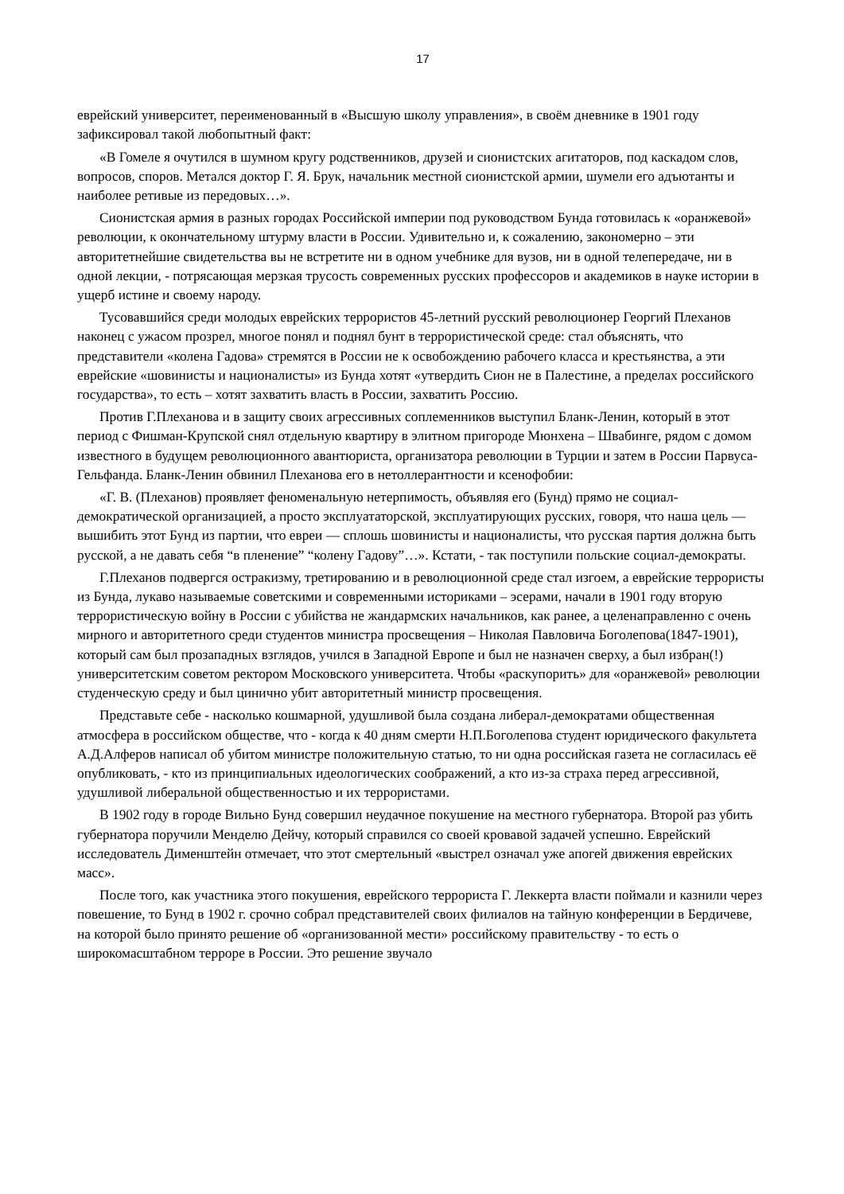17
еврейский университет, переименованный в «Высшую школу управления», в своём дневнике в 1901 году зафиксировал такой любопытный факт:
«В Гомеле я очутился в шумном кругу родственников, друзей и сионистских агитаторов, под каскадом слов, вопросов, споров. Метался доктор Г. Я. Брук, начальник местной сионистской армии, шумели его адъютанты и наиболее ретивые из передовых…».
Сионистская армия в разных городах Российской империи под руководством Бунда готовилась к «оранжевой» революции, к окончательному штурму власти в России. Удивительно и, к сожалению, закономерно – эти авторитетнейшие свидетельства вы не встретите ни в одном учебнике для вузов, ни в одной телепередаче, ни в одной лекции, - потрясающая мерзкая трусость современных русских профессоров и академиков в науке истории в ущерб истине и своему народу.
Тусовавшийся среди молодых еврейских террористов 45-летний русский революционер Георгий Плеханов наконец с ужасом прозрел, многое понял и поднял бунт в террористической среде: стал объяснять, что представители «колена Гадова» стремятся в России не к освобождению рабочего класса и крестьянства, а эти еврейские «шовинисты и националисты» из Бунда хотят «утвердить Сион не в Палестине, а пределах российского государства», то есть – хотят захватить власть в России, захватить Россию.
Против Г.Плеханова и в защиту своих агрессивных соплеменников выступил Бланк-Ленин, который в этот период с Фишман-Крупской снял отдельную квартиру в элитном пригороде Мюнхена – Швабинге, рядом с домом известного в будущем революционного авантюриста, организатора революции в Турции и затем в России Парвуса-Гельфанда. Бланк-Ленин обвинил Плеханова его в нетоллерантности и ксенофобии:
«Г. В. (Плеханов) проявляет феноменальную нетерпимость, объявляя его (Бунд) прямо не социал-демократической организацией, а просто эксплуататорской, эксплуатирующих русских, говоря, что наша цель — вышибить этот Бунд из партии, что евреи — сплошь шовинисты и националисты, что русская партия должна быть русской, а не давать себя “в пленение” “колену Гадову”…». Кстати, - так поступили польские социал-демократы.
Г.Плеханов подвергся остракизму, третированию и в революционной среде стал изгоем, а еврейские террористы из Бунда, лукаво называемые советскими и современными историками – эсерами, начали в 1901 году вторую террористическую войну в России с убийства не жандармских начальников, как ранее, а целенаправленно с очень мирного и авторитетного среди студентов министра просвещения – Николая Павловича Боголепова(1847-1901), который сам был прозападных взглядов, учился в Западной Европе и был не назначен сверху, а был избран(!) университетским советом ректором Московского университета. Чтобы «раскупорить» для «оранжевой» революции студенческую среду и был цинично убит авторитетный министр просвещения.
Представьте себе - насколько кошмарной, удушливой была создана либерал-демократами общественная атмосфера в российском обществе, что - когда к 40 дням смерти Н.П.Боголепова студент юридического факультета А.Д.Алферов написал об убитом министре положительную статью, то ни одна российская газета не согласилась её опубликовать, - кто из принципиальных идеологических соображений, а кто из-за страха перед агрессивной, удушливой либеральной общественностью и их террористами.
В 1902 году в городе Вильно Бунд совершил неудачное покушение на местного губернатора. Второй раз убить губернатора поручили Менделю Дейчу, который справился со своей кровавой задачей успешно. Еврейский исследователь Дименштейн отмечает, что этот смертельный «выстрел означал уже апогей движения еврейских масс».
После того, как участника этого покушения, еврейского террориста Г. Леккерта власти поймали и казнили через повешение, то Бунд в 1902 г. срочно собрал представителей своих филиалов на тайную конференции в Бердичеве, на которой было принято решение об «организованной мести» российскому правительству - то есть о широкомасштабном терроре в России. Это решение звучало